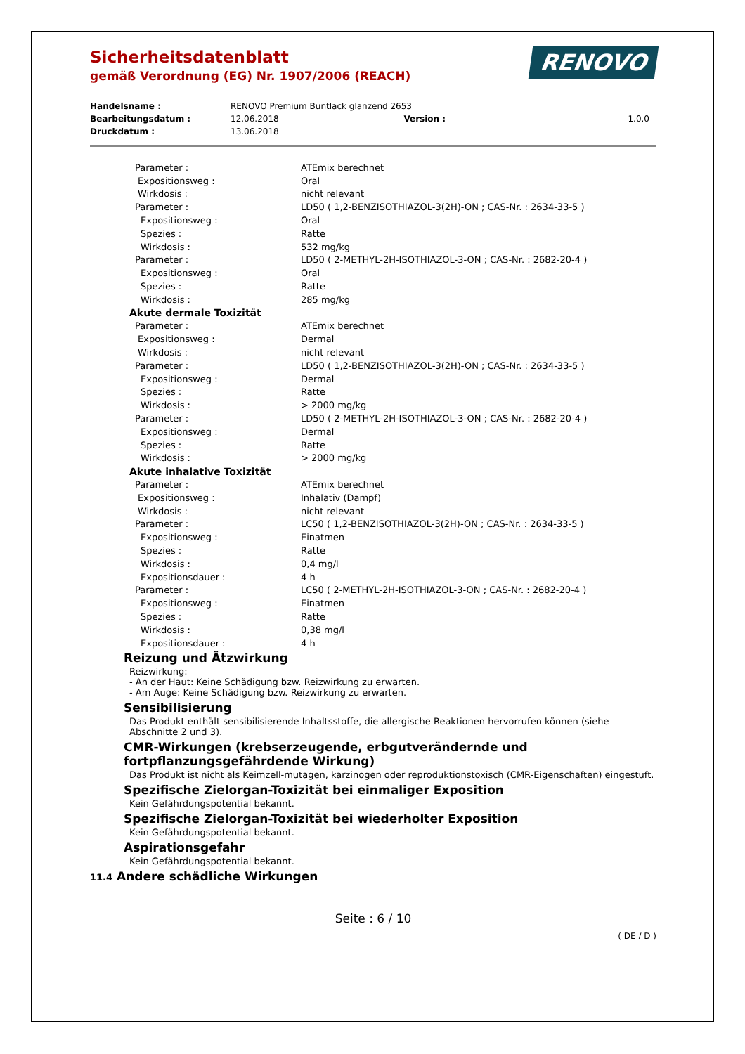Sicherheitsdatenblatt
gemäß Verordnung (EG) Nr. 1907/2006 (REACH)
RENOVO
| Handelsname : | RENOVO Premium Buntlack glänzend 2653 | | |
| Bearbeitungsdatum : | 12.06.2018 | Version : | 1.0.0 |
| Druckdatum : | 13.06.2018 | | |
| Parameter : | ATEmix berechnet |
| Expositionsweg : | Oral |
| Wirkdosis : | nicht relevant |
| Parameter : | LD50 ( 1,2-BENZISOTHIAZOL-3(2H)-ON ; CAS-Nr. : 2634-33-5 ) |
| Expositionsweg : | Oral |
| Spezies : | Ratte |
| Wirkdosis : | 532 mg/kg |
| Parameter : | LD50 ( 2-METHYL-2H-ISOTHIAZOL-3-ON ; CAS-Nr. : 2682-20-4 ) |
| Expositionsweg : | Oral |
| Spezies : | Ratte |
| Wirkdosis : | 285 mg/kg |
| Akute dermale Toxizität | |
| Parameter : | ATEmix berechnet |
| Expositionsweg : | Dermal |
| Wirkdosis : | nicht relevant |
| Parameter : | LD50 ( 1,2-BENZISOTHIAZOL-3(2H)-ON ; CAS-Nr. : 2634-33-5 ) |
| Expositionsweg : | Dermal |
| Spezies : | Ratte |
| Wirkdosis : | > 2000 mg/kg |
| Parameter : | LD50 ( 2-METHYL-2H-ISOTHIAZOL-3-ON ; CAS-Nr. : 2682-20-4 ) |
| Expositionsweg : | Dermal |
| Spezies : | Ratte |
| Wirkdosis : | > 2000 mg/kg |
| Akute inhalative Toxizität | |
| Parameter : | ATEmix berechnet |
| Expositionsweg : | Inhalativ (Dampf) |
| Wirkdosis : | nicht relevant |
| Parameter : | LC50 ( 1,2-BENZISOTHIAZOL-3(2H)-ON ; CAS-Nr. : 2634-33-5 ) |
| Expositionsweg : | Einatmen |
| Spezies : | Ratte |
| Wirkdosis : | 0,4 mg/l |
| Expositionsdauer : | 4 h |
| Parameter : | LC50 ( 2-METHYL-2H-ISOTHIAZOL-3-ON ; CAS-Nr. : 2682-20-4 ) |
| Expositionsweg : | Einatmen |
| Spezies : | Ratte |
| Wirkdosis : | 0,38 mg/l |
| Expositionsdauer : | 4 h |
Reizung und Ätzwirkung
Reizwirkung:
- An der Haut: Keine Schädigung bzw. Reizwirkung zu erwarten.
- Am Auge: Keine Schädigung bzw. Reizwirkung zu erwarten.
Sensibilisierung
Das Produkt enthält sensibilisierende Inhaltsstoffe, die allergische Reaktionen hervorrufen können (siehe Abschnitte 2 und 3).
CMR-Wirkungen (krebserzeugende, erbgutverändernde und fortpflanzungsgefährdende Wirkung)
Das Produkt ist nicht als Keimzell-mutagen, karzinogen oder reproduktionstoxisch (CMR-Eigenschaften) eingestuft.
Spezifische Zielorgan-Toxizität bei einmaliger Exposition
Kein Gefährdungspotential bekannt.
Spezifische Zielorgan-Toxizität bei wiederholter Exposition
Kein Gefährdungspotential bekannt.
Aspirationsgefahr
Kein Gefährdungspotential bekannt.
11.4 Andere schädliche Wirkungen
Seite : 6 / 10
( DE / D )